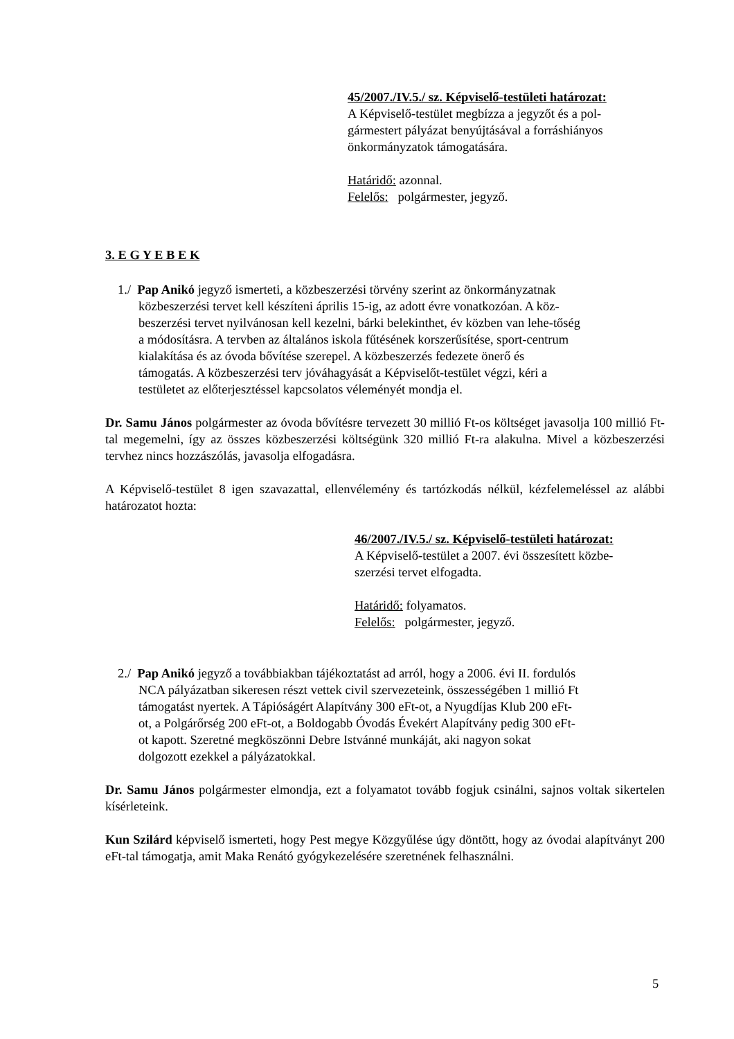45/2007./IV.5./ sz. Képviselő-testületi határozat:
A Képviselő-testület megbízza a jegyzőt és a pol-
gármestert pályázat benyújtásával a forráshiányos
önkormányzatok támogatására.
Határidő: azonnal.
Felelős: polgármester, jegyző.
3. E G Y E B E K
1./ Pap Anikó jegyző ismerteti, a közbeszerzési törvény szerint az önkormányzatnak közbeszerzési tervet kell készíteni április 15-ig, az adott évre vonatkozóan. A köz-beszerzési tervet nyilvánosan kell kezelni, bárki belekinthet, év közben van lehe-tőség a módosításra. A tervben az általános iskola fűtésének korszerűsítése, sport-centrum kialakítása és az óvoda bővítése szerepel. A közbeszerzés fedezete önerő és támogatás. A közbeszerzési terv jóváhagyását a Képviselőt-testület végzi, kéri a testületet az előterjesztéssel kapcsolatos véleményét mondja el.
Dr. Samu János polgármester az óvoda bővítésre tervezett 30 millió Ft-os költséget javasolja 100 millió Ft-tal megemelni, így az összes közbeszerzési költségünk 320 millió Ft-ra alakulna. Mivel a közbeszerzési tervhez nincs hozzászólás, javasolja elfogadásra.
A Képviselő-testület 8 igen szavazattal, ellenvélemény és tartózkodás nélkül, kézfelemeléssel az alábbi határozatot hozta:
46/2007./IV.5./ sz. Képviselő-testületi határozat:
A Képviselő-testület a 2007. évi összesített közbe-
szerzési tervet elfogadta.
Határidő: folyamatos.
Felelős: polgármester, jegyző.
2./ Pap Anikó jegyző a továbbiakban tájékoztatást ad arról, hogy a 2006. évi II. fordulós NCA pályázatban sikeresen részt vettek civil szervezeteink, összességében 1 millió Ft támogatást nyertek. A Tápióságért Alapítvány 300 eFt-ot, a Nyugdíjas Klub 200 eFt-ot, a Polgárőrség 200 eFt-ot, a Boldogabb Óvodás Évekért Alapítvány pedig 300 eFt-ot kapott. Szeretné megköszönni Debre Istvánné munkáját, aki nagyon sokat dolgozott ezekkel a pályázatokkal.
Dr. Samu János polgármester elmondja, ezt a folyamatot tovább fogjuk csinálni, sajnos voltak sikertelen kísérleteink.
Kun Szilárd képviselő ismerteti, hogy Pest megye Közgyűlése úgy döntött, hogy az óvodai alapítványt 200 eFt-tal támogatja, amit Maka Renátó gyógykezelésére szeretnének felhasználni.
5